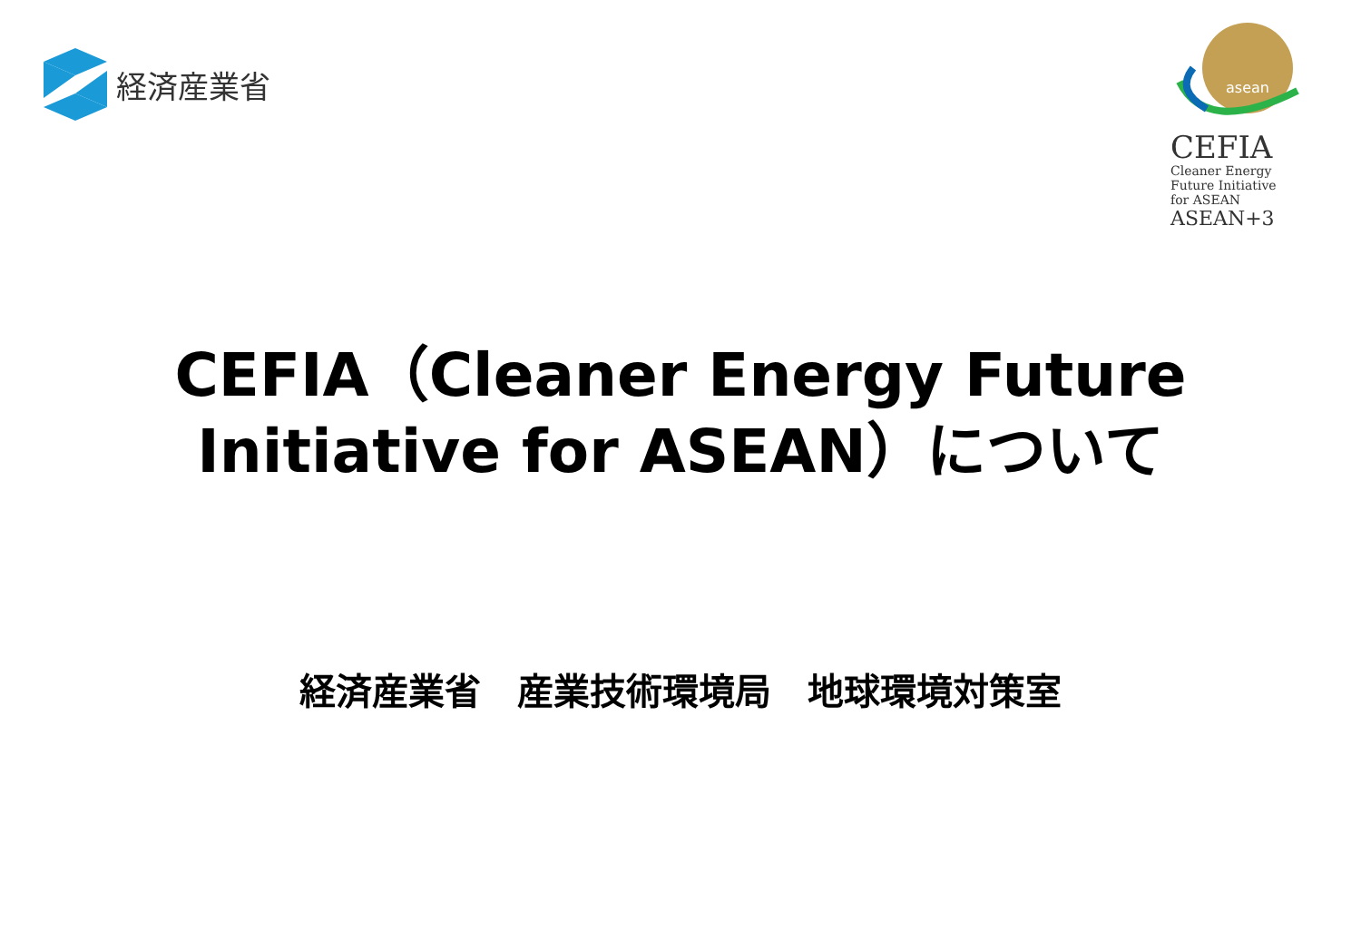経済産業省
asean
CEFIA
Cleaner Energy
Future Initiative
for ASEAN
ASEAN+3
CEFIA（Cleaner Energy Future
Initiative for ASEAN）について
経済産業省　産業技術環境局　地球環境対策室